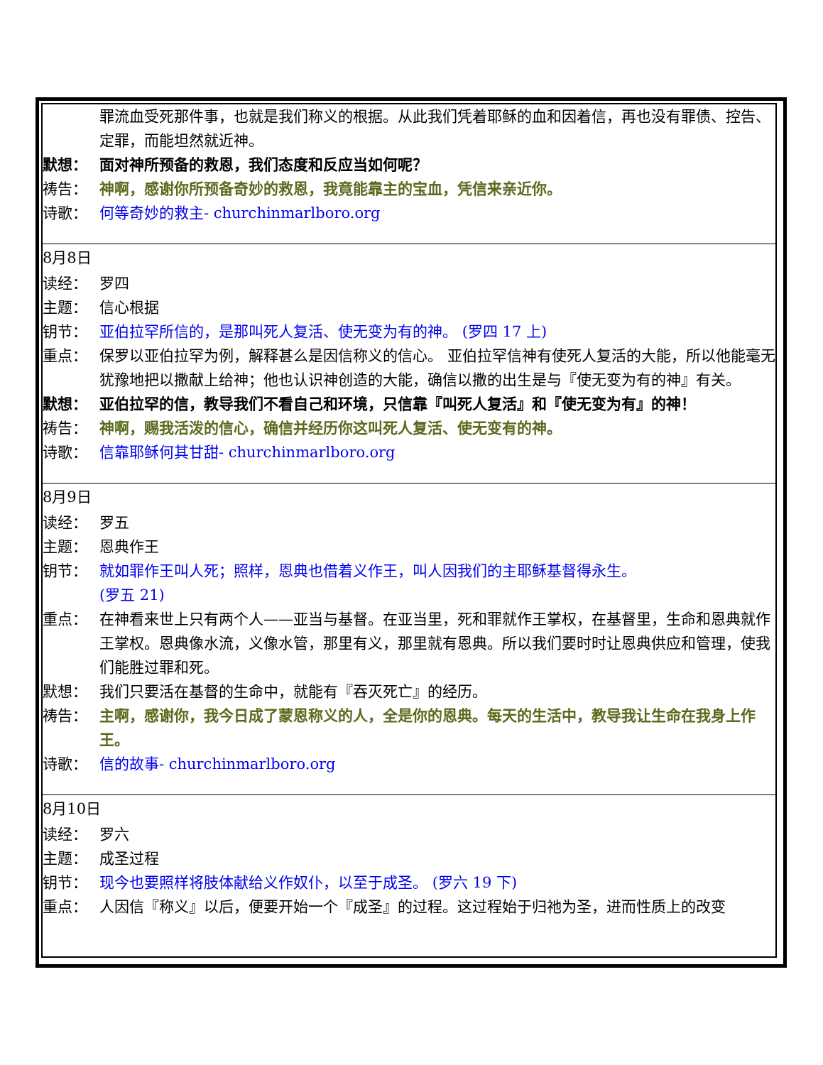罪流血受死那件事，也就是我们称义的根据。从此我们凭着耶稣的血和因着信，再也没有罪债、控告、定罪，而能坦然就近神。
默想： 面对神所预备的救恩，我们态度和反应当如何呢？
祷告： 神啊，感谢你所预备奇妙的救恩，我竟能靠主的宝血，凭信来亲近你。
诗歌： 何等奇妙的救主- churchinmarlboro.org
8月8日
读经： 罗四
主题： 信心根据
钥节： 亚伯拉罕所信的，是那叫死人复活、使无变为有的神。 (罗四 17 上)
重点： 保罗以亚伯拉罕为例，解释甚么是因信称义的信心。 亚伯拉罕信神有使死人复活的大能，所以他能毫无犹豫地把以撒献上给神；他也认识神创造的大能，确信以撒的出生是与『使无变为有的神』有关。
默想： 亚伯拉罕的信，教导我们不看自己和环境，只信靠『叫死人复活』和『使无变为有』的神！
祷告： 神啊，赐我活泼的信心，确信并经历你这叫死人复活、使无变有的神。
诗歌： 信靠耶稣何其甘甜- churchinmarlboro.org
8月9日
读经： 罗五
主题： 恩典作王
钥节： 就如罪作王叫人死；照样，恩典也借着义作王，叫人因我们的主耶稣基督得永生。
(罗五 21)
重点： 在神看来世上只有两个人——亚当与基督。在亚当里，死和罪就作王掌权，在基督里，生命和恩典就作王掌权。恩典像水流，义像水管，那里有义，那里就有恩典。所以我们要时时让恩典供应和管理，使我们能胜过罪和死。
默想： 我们只要活在基督的生命中，就能有『吞灭死亡』的经历。
祷告： 主啊，感谢你，我今日成了蒙恩称义的人，全是你的恩典。每天的生活中，教导我让生命在我身上作王。
诗歌： 信的故事- churchinmarlboro.org
8月10日
读经： 罗六
主题： 成圣过程
钥节： 现今也要照样将肢体献给义作奴仆，以至于成圣。 (罗六 19 下)
重点： 人因信『称义』以后，便要开始一个『成圣』的过程。这过程始于归祂为圣，进而性质上的改变